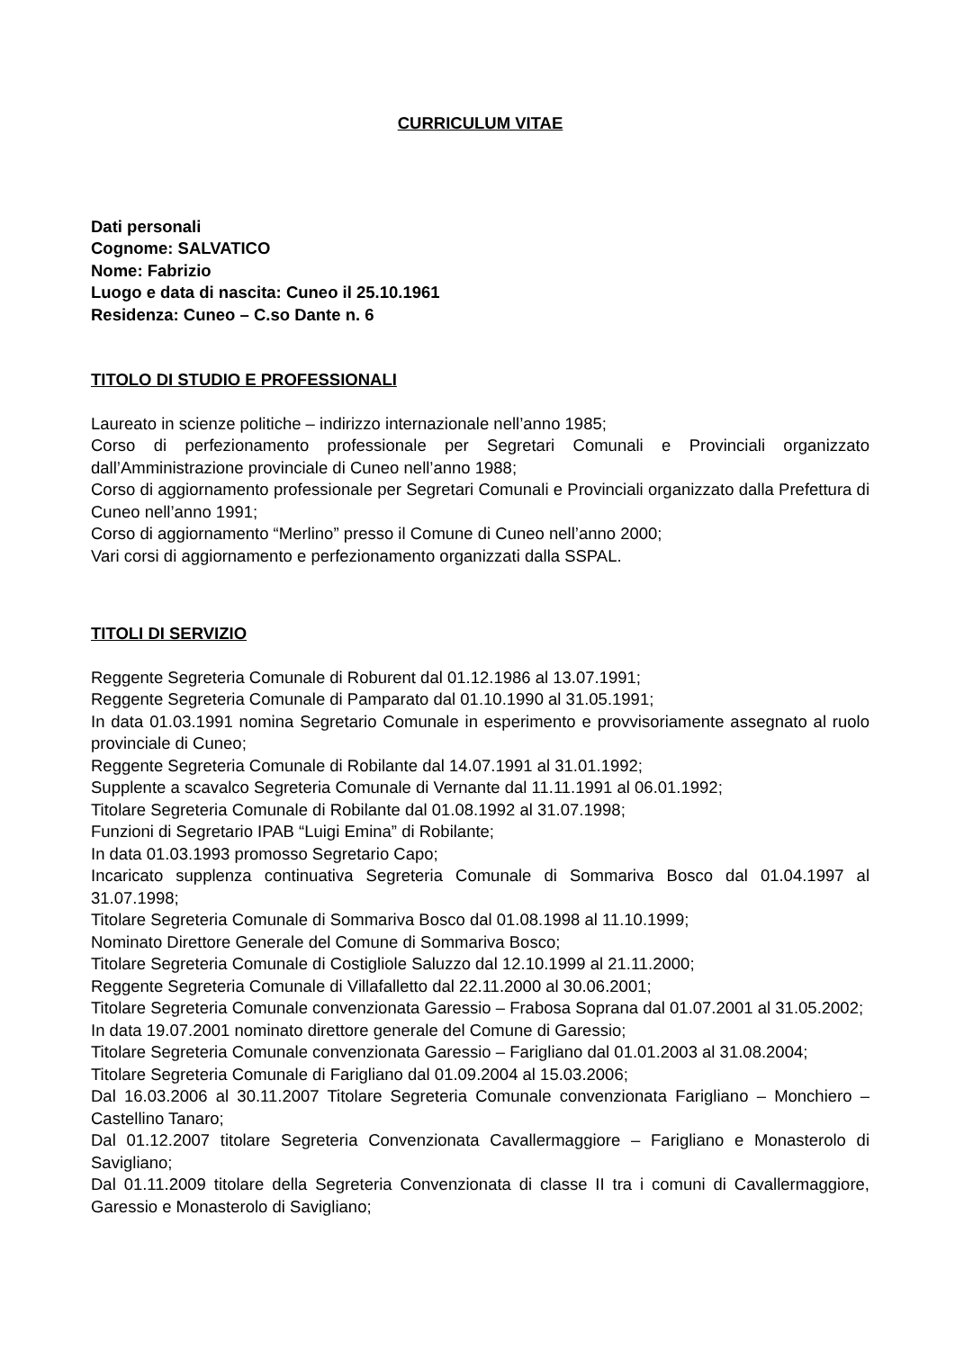CURRICULUM VITAE
Dati personali
Cognome: SALVATICO
Nome: Fabrizio
Luogo e data di nascita: Cuneo il 25.10.1961
Residenza: Cuneo – C.so Dante n. 6
TITOLO DI STUDIO E PROFESSIONALI
Laureato in scienze politiche – indirizzo internazionale nell’anno 1985;
Corso di perfezionamento professionale per Segretari Comunali e Provinciali organizzato dall’Amministrazione provinciale di Cuneo nell’anno 1988;
Corso di aggiornamento professionale per Segretari Comunali e Provinciali organizzato dalla Prefettura di Cuneo nell’anno 1991;
Corso di aggiornamento “Merlino” presso il Comune di Cuneo nell’anno 2000;
Vari corsi di aggiornamento e perfezionamento organizzati dalla SSPAL.
TITOLI DI SERVIZIO
Reggente Segreteria Comunale di Roburent dal 01.12.1986 al 13.07.1991;
Reggente Segreteria Comunale di Pamparato dal 01.10.1990 al 31.05.1991;
In data 01.03.1991 nomina Segretario Comunale in esperimento e provvisoriamente assegnato al ruolo provinciale di Cuneo;
Reggente Segreteria Comunale di Robilante dal 14.07.1991 al 31.01.1992;
Supplente a scavalco Segreteria Comunale di Vernante dal 11.11.1991 al 06.01.1992;
Titolare Segreteria Comunale di Robilante dal 01.08.1992 al 31.07.1998;
Funzioni di Segretario IPAB “Luigi Emina” di Robilante;
In data 01.03.1993 promosso Segretario Capo;
Incaricato supplenza continuativa Segreteria Comunale di Sommariva Bosco dal 01.04.1997 al 31.07.1998;
Titolare Segreteria Comunale di Sommariva Bosco dal 01.08.1998 al 11.10.1999;
Nominato Direttore Generale del Comune di Sommariva Bosco;
Titolare Segreteria Comunale di Costigliole Saluzzo dal 12.10.1999 al 21.11.2000;
Reggente Segreteria Comunale di Villafalletto dal 22.11.2000 al 30.06.2001;
Titolare Segreteria Comunale convenzionata Garessio – Frabosa Soprana dal 01.07.2001 al 31.05.2002;
In data 19.07.2001 nominato direttore generale del Comune di Garessio;
Titolare Segreteria Comunale convenzionata Garessio – Farigliano dal 01.01.2003 al 31.08.2004;
Titolare Segreteria Comunale di Farigliano dal 01.09.2004 al 15.03.2006;
Dal 16.03.2006 al 30.11.2007 Titolare Segreteria Comunale convenzionata Farigliano – Monchiero – Castellino Tanaro;
Dal 01.12.2007 titolare Segreteria Convenzionata Cavallermaggiore – Farigliano e Monasterolo di Savigliano;
Dal 01.11.2009 titolare della Segreteria Convenzionata di classe II tra i comuni di Cavallermaggiore, Garessio e Monasterolo di Savigliano;